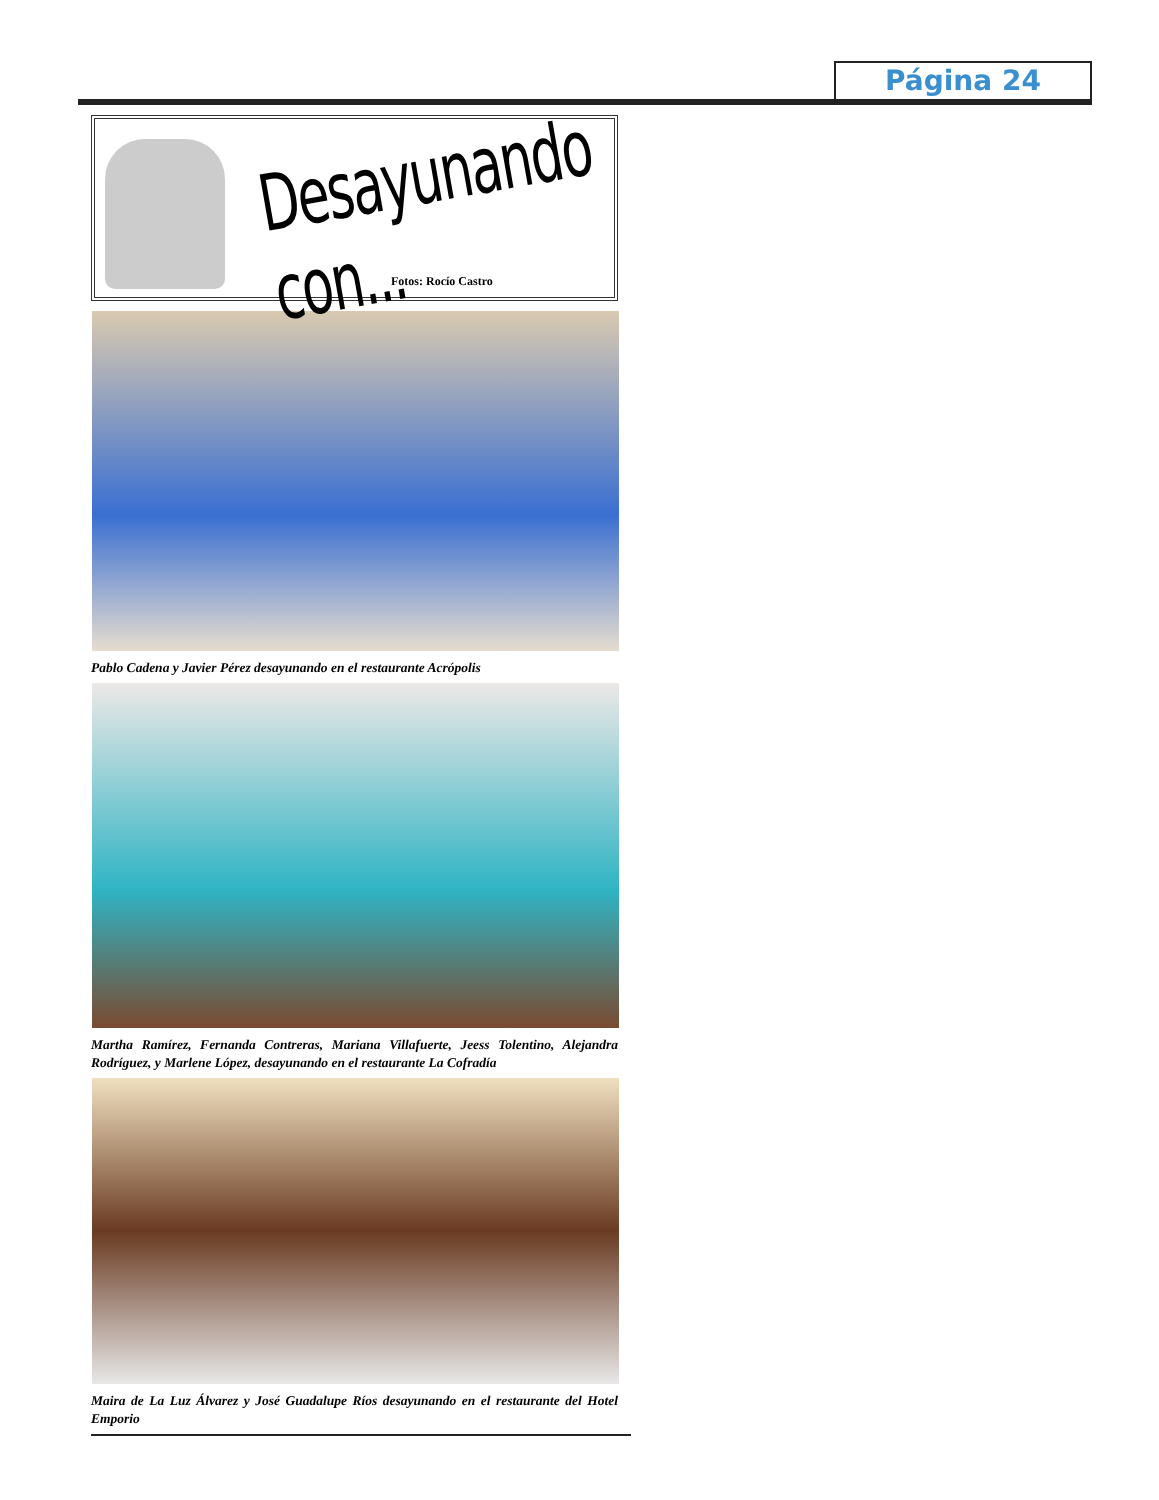Página 24
Desayunando con...
Fotos: Rocío Castro
Pablo Cadena y Javier Pérez desayunando en el restaurante Acrópolis
Martha Ramírez, Fernanda Contreras, Mariana Villafuerte, Jeess Tolentino, Alejandra Rodríguez, y Marlene López, desayunando en el restaurante La Cofradía
Maira de La Luz Álvarez y José Guadalupe Ríos desayunando en el restaurante del Hotel Emporio